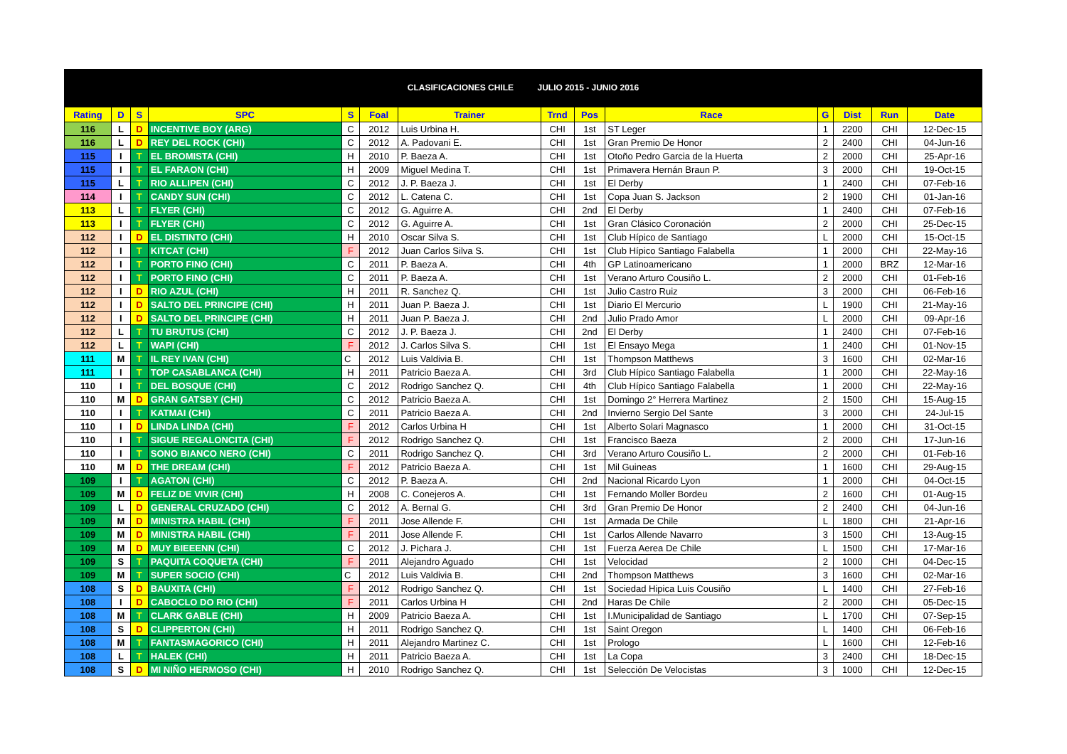CLASIFICACIONES CHILE JULIO 2015 - JUNIO 2016
| Rating | D | S | SPC | S | Foal | Trainer | Trnd | Pos | Race | G | Dist | Run | Date |
| --- | --- | --- | --- | --- | --- | --- | --- | --- | --- | --- | --- | --- | --- |
| 116 | L | D | INCENTIVE BOY (ARG) | C | 2012 | Luis Urbina H. | CHI | 1st | ST Leger | 1 | 2200 | CHI | 12-Dec-15 |
| 116 | L | D | REY DEL ROCK (CHI) | C | 2012 | A. Padovani E. | CHI | 1st | Gran Premio De Honor | 2 | 2400 | CHI | 04-Jun-16 |
| 115 | I | T | EL BROMISTA (CHI) | H | 2010 | P. Baeza A. | CHI | 1st | Otoño Pedro Garcia de la Huerta | 2 | 2000 | CHI | 25-Apr-16 |
| 115 | I | T | EL FARAON (CHI) | H | 2009 | Miguel Medina T. | CHI | 1st | Primavera Hernán Braun P. | 3 | 2000 | CHI | 19-Oct-15 |
| 115 | L | T | RIO ALLIPEN (CHI) | C | 2012 | J. P. Baeza J. | CHI | 1st | El Derby | 1 | 2400 | CHI | 07-Feb-16 |
| 114 | I | T | CANDY SUN (CHI) | C | 2012 | L. Catena C. | CHI | 1st | Copa Juan S. Jackson | 2 | 1900 | CHI | 01-Jan-16 |
| 113 | L | T | FLYER (CHI) | C | 2012 | G. Aguirre A. | CHI | 2nd | El Derby | 1 | 2400 | CHI | 07-Feb-16 |
| 113 | I | T | FLYER (CHI) | C | 2012 | G. Aguirre A. | CHI | 1st | Gran Clásico Coronación | 2 | 2000 | CHI | 25-Dec-15 |
| 112 | I | D | EL DISTINTO (CHI) | H | 2010 | Oscar Silva S. | CHI | 1st | Club Hípico de Santiago | L | 2000 | CHI | 15-Oct-15 |
| 112 | I | T | KITCAT (CHI) | F | 2012 | Juan Carlos Silva S. | CHI | 1st | Club Hípico Santiago Falabella | 1 | 2000 | CHI | 22-May-16 |
| 112 | I | T | PORTO FINO (CHI) | C | 2011 | P. Baeza A. | CHI | 4th | GP Latinoamericano | 1 | 2000 | BRZ | 12-Mar-16 |
| 112 | I | T | PORTO FINO (CHI) | C | 2011 | P. Baeza A. | CHI | 1st | Verano Arturo Cousiño L. | 2 | 2000 | CHI | 01-Feb-16 |
| 112 | I | D | RIO AZUL (CHI) | H | 2011 | R. Sanchez Q. | CHI | 1st | Julio Castro Ruiz | 3 | 2000 | CHI | 06-Feb-16 |
| 112 | I | D | SALTO DEL PRINCIPE (CHI) | H | 2011 | Juan P. Baeza J. | CHI | 1st | Diario El Mercurio | L | 1900 | CHI | 21-May-16 |
| 112 | I | D | SALTO DEL PRINCIPE (CHI) | H | 2011 | Juan P. Baeza J. | CHI | 2nd | Julio Prado Amor | L | 2000 | CHI | 09-Apr-16 |
| 112 | L | T | TU BRUTUS (CHI) | C | 2012 | J. P. Baeza J. | CHI | 2nd | El Derby | 1 | 2400 | CHI | 07-Feb-16 |
| 112 | L | T | WAPI (CHI) | F | 2012 | J. Carlos Silva S. | CHI | 1st | El Ensayo Mega | 1 | 2400 | CHI | 01-Nov-15 |
| 111 | M | T | IL REY IVAN (CHI) | C | 2012 | Luis Valdivia B. | CHI | 1st | Thompson Matthews | 3 | 1600 | CHI | 02-Mar-16 |
| 111 | I | T | TOP CASABLANCA (CHI) | H | 2011 | Patricio Baeza A. | CHI | 3rd | Club Hípico Santiago Falabella | 1 | 2000 | CHI | 22-May-16 |
| 110 | I | T | DEL BOSQUE (CHI) | C | 2012 | Rodrigo Sanchez Q. | CHI | 4th | Club Hípico Santiago Falabella | 1 | 2000 | CHI | 22-May-16 |
| 110 | M | D | GRAN GATSBY (CHI) | C | 2012 | Patricio Baeza A. | CHI | 1st | Domingo 2° Herrera Martinez | 2 | 1500 | CHI | 15-Aug-15 |
| 110 | I | T | KATMAI (CHI) | C | 2011 | Patricio Baeza A. | CHI | 2nd | Invierno Sergio Del Sante | 3 | 2000 | CHI | 24-Jul-15 |
| 110 | I | D | LINDA LINDA (CHI) | F | 2012 | Carlos Urbina H | CHI | 1st | Alberto Solari Magnasco | 1 | 2000 | CHI | 31-Oct-15 |
| 110 | I | T | SIGUE REGALONCITA (CHI) | F | 2012 | Rodrigo Sanchez Q. | CHI | 1st | Francisco Baeza | 2 | 2000 | CHI | 17-Jun-16 |
| 110 | I | T | SONO BIANCO NERO (CHI) | C | 2011 | Rodrigo Sanchez Q. | CHI | 3rd | Verano Arturo Cousiño L. | 2 | 2000 | CHI | 01-Feb-16 |
| 110 | M | D | THE DREAM (CHI) | F | 2012 | Patricio Baeza A. | CHI | 1st | Mil Guineas | 1 | 1600 | CHI | 29-Aug-15 |
| 109 | I | T | AGATON (CHI) | C | 2012 | P. Baeza A. | CHI | 2nd | Nacional Ricardo Lyon | 1 | 2000 | CHI | 04-Oct-15 |
| 109 | M | D | FELIZ DE VIVIR (CHI) | H | 2008 | C. Conejeros A. | CHI | 1st | Fernando Moller Bordeu | 2 | 1600 | CHI | 01-Aug-15 |
| 109 | L | D | GENERAL CRUZADO (CHI) | C | 2012 | A. Bernal G. | CHI | 3rd | Gran Premio De Honor | 2 | 2400 | CHI | 04-Jun-16 |
| 109 | M | D | MINISTRA HABIL (CHI) | F | 2011 | Jose Allende F. | CHI | 1st | Armada De Chile | L | 1800 | CHI | 21-Apr-16 |
| 109 | M | D | MINISTRA HABIL (CHI) | F | 2011 | Jose Allende F. | CHI | 1st | Carlos Allende Navarro | 3 | 1500 | CHI | 13-Aug-15 |
| 109 | M | D | MUY BIEEENN (CHI) | C | 2012 | J. Pichara J. | CHI | 1st | Fuerza Aerea De Chile | L | 1500 | CHI | 17-Mar-16 |
| 109 | S | T | PAQUITA COQUETA (CHI) | F | 2011 | Alejandro Aguado | CHI | 1st | Velocidad | 2 | 1000 | CHI | 04-Dec-15 |
| 109 | M | T | SUPER SOCIO (CHI) | C | 2012 | Luis Valdivia B. | CHI | 2nd | Thompson Matthews | 3 | 1600 | CHI | 02-Mar-16 |
| 108 | S | D | BAUXITA (CHI) | F | 2012 | Rodrigo Sanchez Q. | CHI | 1st | Sociedad Hipica Luis Cousiño | L | 1400 | CHI | 27-Feb-16 |
| 108 | I | D | CABOCLO DO RIO (CHI) | F | 2011 | Carlos Urbina H | CHI | 2nd | Haras De Chile | 2 | 2000 | CHI | 05-Dec-15 |
| 108 | M | T | CLARK GABLE (CHI) | H | 2009 | Patricio Baeza A. | CHI | 1st | I.Municipalidad de Santiago | L | 1700 | CHI | 07-Sep-15 |
| 108 | S | D | CLIPPERTON (CHI) | H | 2011 | Rodrigo Sanchez Q. | CHI | 1st | Saint Oregon | L | 1400 | CHI | 06-Feb-16 |
| 108 | M | T | FANTASMAGORICO (CHI) | H | 2011 | Alejandro Martinez C. | CHI | 1st | Prologo | L | 1600 | CHI | 12-Feb-16 |
| 108 | L | T | HALEK (CHI) | H | 2011 | Patricio Baeza A. | CHI | 1st | La Copa | 3 | 2400 | CHI | 18-Dec-15 |
| 108 | S | D | MI NIÑO HERMOSO (CHI) | H | 2010 | Rodrigo Sanchez Q. | CHI | 1st | Selección De Velocistas | 3 | 1000 | CHI | 12-Dec-15 |